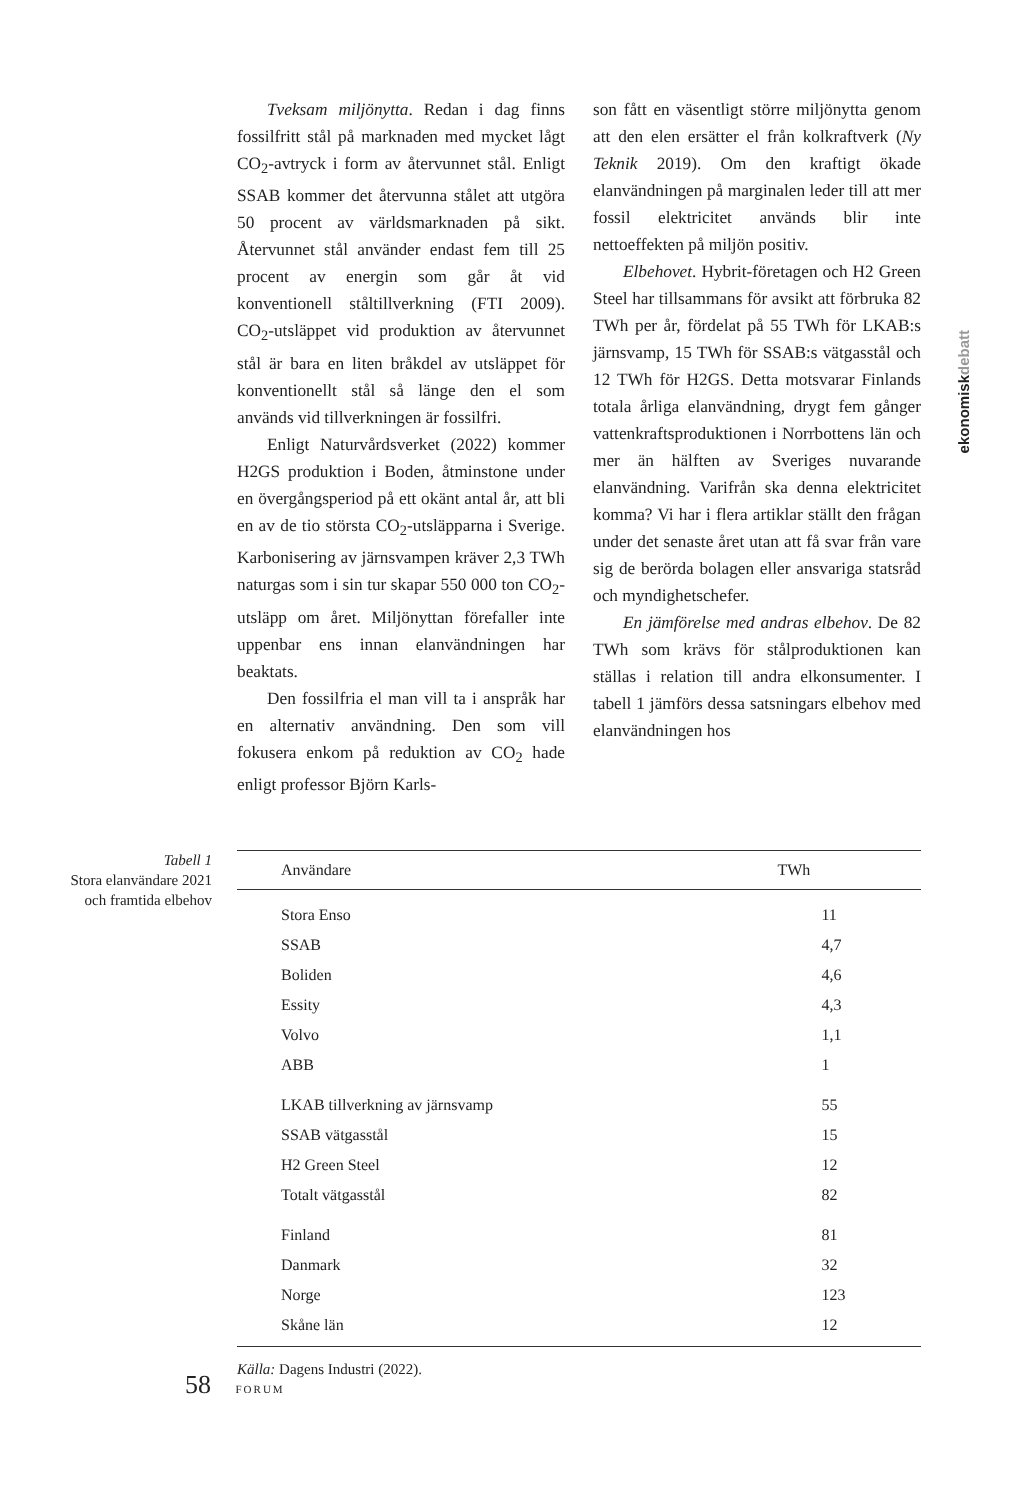Tveksam miljönytta. Redan i dag finns fossilfritt stål på marknaden med mycket lågt CO<sub>2</sub>-avtryck i form av återvunnet stål. Enligt SSAB kommer det återvunna stålet att utgöra 50 procent av världsmarknaden på sikt. Återvunnet stål använder endast fem till 25 procent av energin som går åt vid konventionell ståltillverkning (FTI 2009). CO<sub>2</sub>-utsläppet vid produktion av återvunnet stål är bara en liten bråkdel av utsläppet för konventionellt stål så länge den el som används vid tillverkningen är fossilfri.
Enligt Naturvårdsverket (2022) kommer H2GS produktion i Boden, åtminstone under en övergångsperiod på ett okänt antal år, att bli en av de tio största CO<sub>2</sub>-utsläpparna i Sverige. Karbonisering av järnsvampen kräver 2,3 TWh naturgas som i sin tur skapar 550 000 ton CO<sub>2</sub>-utsläpp om året. Miljönyttan förefaller inte uppenbar ens innan elanvändningen har beaktats.
Den fossilfria el man vill ta i anspråk har en alternativ användning. Den som vill fokusera enkom på reduktion av CO<sub>2</sub> hade enligt professor Björn Karls-
son fått en väsentligt större miljönytta genom att den elen ersätter el från kolkraftverk (Ny Teknik 2019). Om den kraftigt ökade elanvändningen på marginalen leder till att mer fossil elektricitet används blir inte nettoeffekten på miljön positiv.
Elbehovet. Hybrit-företagen och H2 Green Steel har tillsammans för avsikt att förbruka 82 TWh per år, fördelat på 55 TWh för LKAB:s järnsvamp, 15 TWh för SSAB:s vätgasstål och 12 TWh för H2GS. Detta motsvarar Finlands totala årliga elanvändning, drygt fem gånger vattenkraftsproduktionen i Norrbottens län och mer än hälften av Sveriges nuvarande elanvändning. Varifrån ska denna elektricitet komma? Vi har i flera artiklar ställt den frågan under det senaste året utan att få svar från vare sig de berörda bolagen eller ansvariga statsråd och myndighetschefer.
En jämförelse med andras elbehov. De 82 TWh som krävs för stålproduktionen kan ställas i relation till andra elkonsumenter. I tabell 1 jämförs dessa satsningars elbehov med elanvändningen hos
ekonomiskdebatt
Tabell 1
Stora elanvändare 2021 och framtida elbehov
| Användare | TWh |
| --- | --- |
| Stora Enso | 11 |
| SSAB | 4,7 |
| Boliden | 4,6 |
| Essity | 4,3 |
| Volvo | 1,1 |
| ABB | 1 |
| LKAB tillverkning av järnsvamp | 55 |
| SSAB vätgasstål | 15 |
| H2 Green Steel | 12 |
| Totalt vätgasstål | 82 |
| Finland | 81 |
| Danmark | 32 |
| Norge | 123 |
| Skåne län | 12 |
Källa: Dagens Industri (2022).
58 FORUM